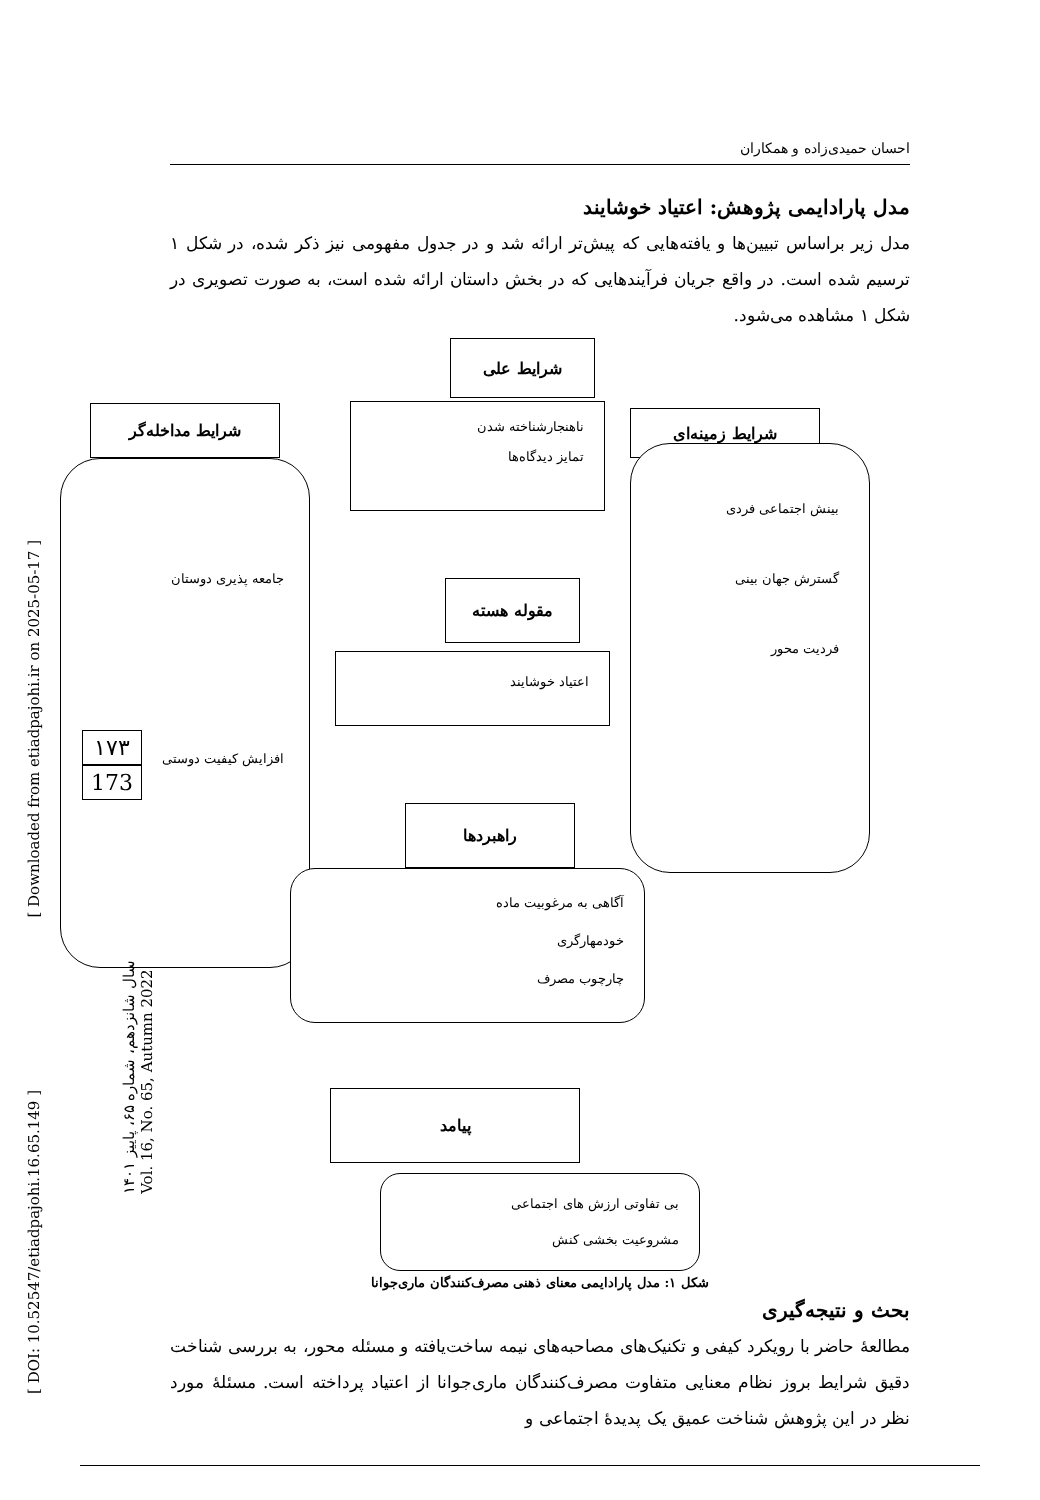احسان حمیدی‌زاده و همکاران
مدل پارادایمی پژوهش: اعتیاد خوشایند
مدل زیر براساس تبیین‌ها و یافته‌هایی که پیش‌تر ارائه شد و در جدول مفهومی نیز ذکر شده، در شکل ۱ ترسیم شده است. در واقع جریان فرآیندهایی که در بخش داستان ارائه شده است، به صورت تصویری در شکل ۱ مشاهده می‌شود.
شرایط علی
ناهنجارشناخته شدن
تمایز دیدگاه‌ها
شرایط مداخله‌گر
جامعه پذیری دوستان
افزایش کیفیت دوستی
شرایط زمینه‌ای
بینش اجتماعی فردی
گسترش جهان بینی
فردیت محور
مقوله هسته
اعتیاد خوشایند
راهبردها
آگاهی به مرغوبیت ماده
خودمهارگری
چارچوب مصرف
پیامد
بی تفاوتی ارزش های اجتماعی
مشروعیت بخشی کنش
شکل ۱: مدل پارادایمی معنای ذهنی مصرف‌کنندگان ماری‌جوانا
بحث و نتیجه‌گیری
مطالعهٔ حاضر با رویکرد کیفی و تکنیک‌های مصاحبه‌های نیمه ساخت‌یافته و مسئله محور، به بررسی شناخت دقیق شرایط بروز نظام معنایی متفاوت مصرف‌کنندگان ماری‌جوانا از اعتیاد پرداخته است. مسئلهٔ مورد نظر در این پژوهش شناخت عمیق یک پدیدهٔ اجتماعی و
۱۷۳
173
سال شانزدهم، شماره ۶۵، پاییز ۱۴۰۱
Vol. 16, No. 65, Autumn 2022
[ Downloaded from etiadpajohi.ir on 2025-05-17 ]
[ DOI: 10.52547/etiadpajohi.16.65.149 ]